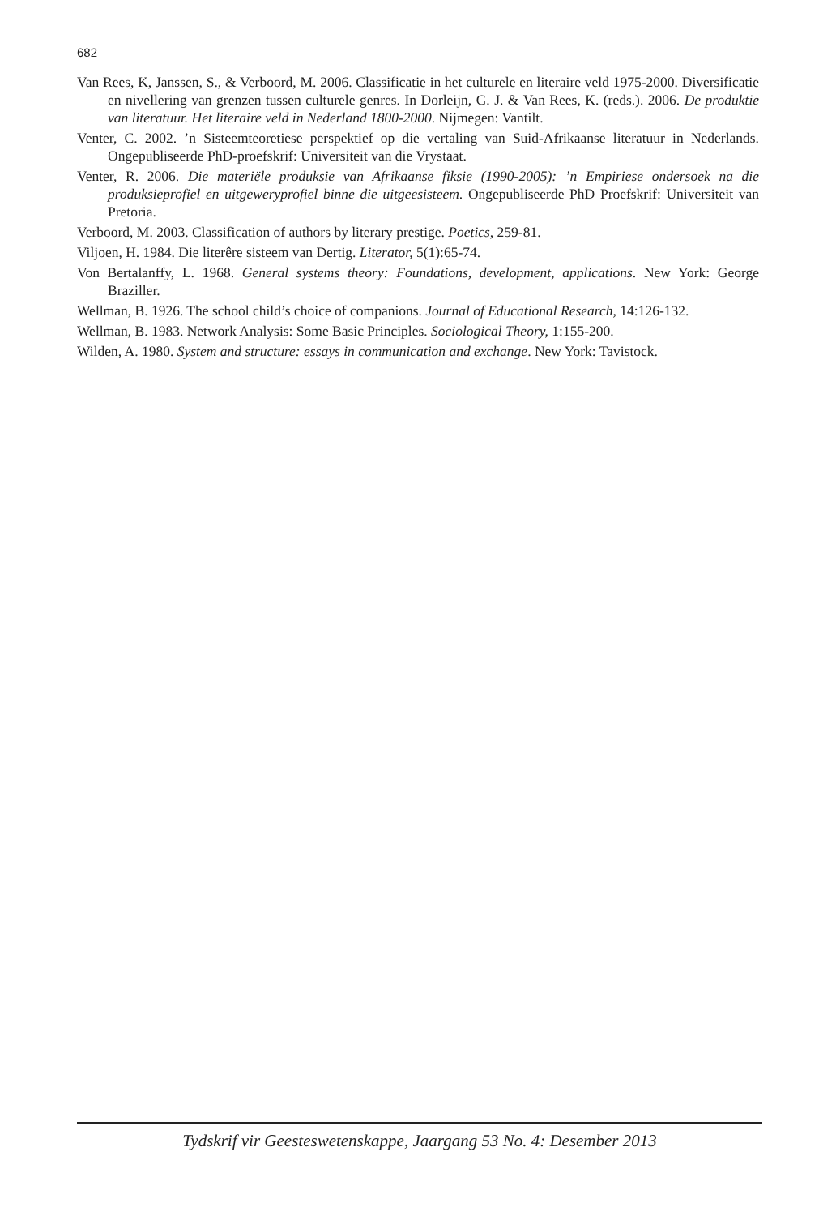682
Van Rees, K, Janssen, S., & Verboord, M. 2006. Classificatie in het culturele en literaire veld 1975-2000. Diversificatie en nivellering van grenzen tussen culturele genres. In Dorleijn, G. J. & Van Rees, K. (reds.). 2006. De produktie van literatuur. Het literaire veld in Nederland 1800-2000. Nijmegen: Vantilt.
Venter, C. 2002. ’n Sisteemteoretiese perspektief op die vertaling van Suid-Afrikaanse literatuur in Nederlands. Ongepubliseerde PhD-proefskrif: Universiteit van die Vrystaat.
Venter, R. 2006. Die materiële produksie van Afrikaanse fiksie (1990-2005): ’n Empiriese ondersoek na die produksieprofiel en uitgeweryprofiel binne die uitgeesisteem. Ongepubliseerde PhD Proefskrif: Universiteit van Pretoria.
Verboord, M. 2003. Classification of authors by literary prestige. Poetics, 259-81.
Viljoen, H. 1984. Die literêre sisteem van Dertig. Literator, 5(1):65-74.
Von Bertalanffy, L. 1968. General systems theory: Foundations, development, applications. New York: George Braziller.
Wellman, B. 1926. The school child’s choice of companions. Journal of Educational Research, 14:126-132.
Wellman, B. 1983. Network Analysis: Some Basic Principles. Sociological Theory, 1:155-200.
Wilden, A. 1980. System and structure: essays in communication and exchange. New York: Tavistock.
Tydskrif vir Geesteswetenskappe, Jaargang 53 No. 4: Desember 2013